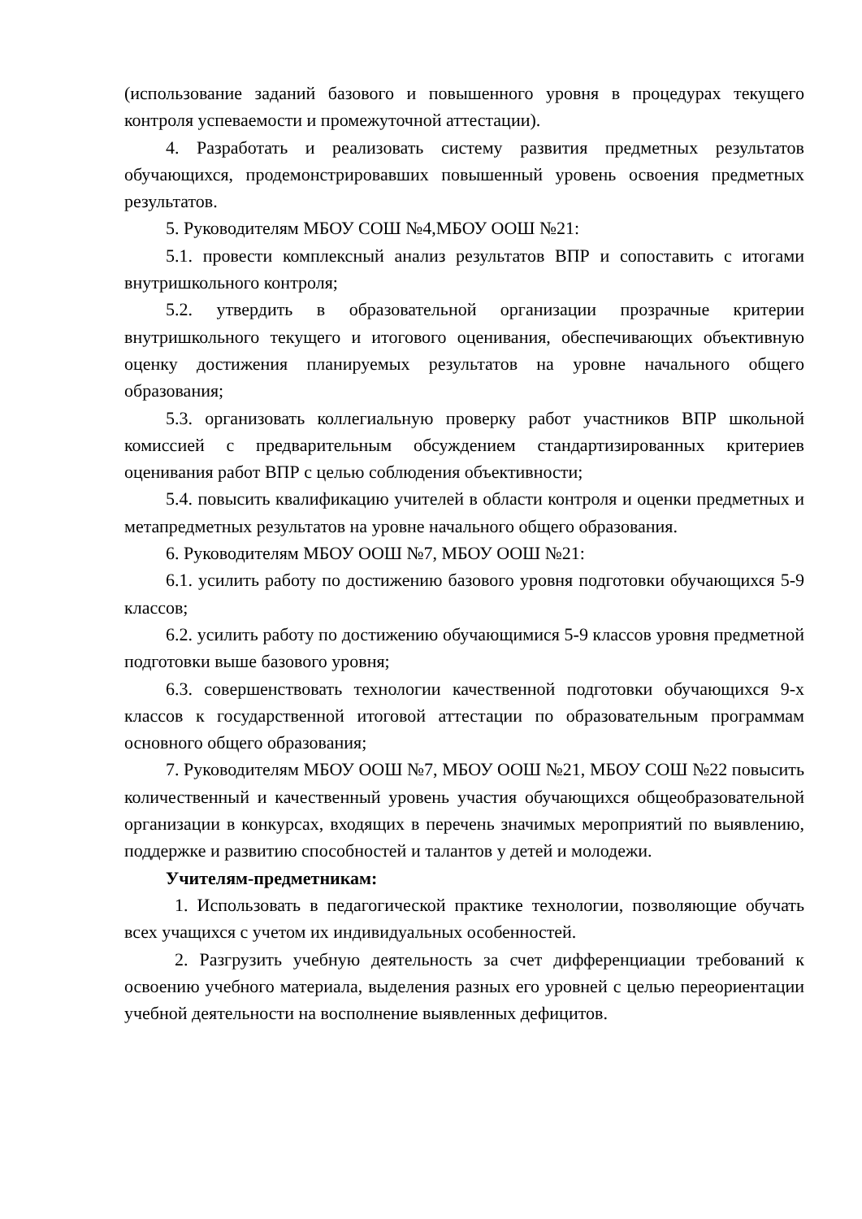(использование заданий базового и повышенного уровня в процедурах текущего контроля успеваемости и промежуточной аттестации).
4. Разработать и реализовать систему развития предметных результатов обучающихся, продемонстрировавших повышенный уровень освоения предметных результатов.
5. Руководителям МБОУ СОШ №4,МБОУ ООШ №21:
5.1. провести комплексный анализ результатов ВПР и сопоставить с итогами внутришкольного контроля;
5.2. утвердить в образовательной организации прозрачные критерии внутришкольного текущего и итогового оценивания, обеспечивающих объективную оценку достижения планируемых результатов на уровне начального общего образования;
5.3. организовать коллегиальную проверку работ участников ВПР школьной комиссией с предварительным обсуждением стандартизированных критериев оценивания работ ВПР с целью соблюдения объективности;
5.4. повысить квалификацию учителей в области контроля и оценки предметных и метапредметных результатов на уровне начального общего образования.
6. Руководителям МБОУ ООШ №7, МБОУ ООШ №21:
6.1. усилить работу по достижению базового уровня подготовки обучающихся 5-9 классов;
6.2. усилить работу по достижению обучающимися 5-9 классов уровня предметной подготовки выше базового уровня;
6.3. совершенствовать технологии качественной подготовки обучающихся 9-х классов к государственной итоговой аттестации по образовательным программам основного общего образования;
7. Руководителям МБОУ ООШ №7, МБОУ ООШ №21, МБОУ СОШ №22 повысить количественный и качественный уровень участия обучающихся общеобразовательной организации в конкурсах, входящих в перечень значимых мероприятий по выявлению, поддержке и развитию способностей и талантов у детей и молодежи.
Учителям-предметникам:
1. Использовать в педагогической практике технологии, позволяющие обучать всех учащихся с учетом их индивидуальных особенностей.
2. Разгрузить учебную деятельность за счет дифференциации требований к освоению учебного материала, выделения разных его уровней с целью переориентации учебной деятельности на восполнение выявленных дефицитов.